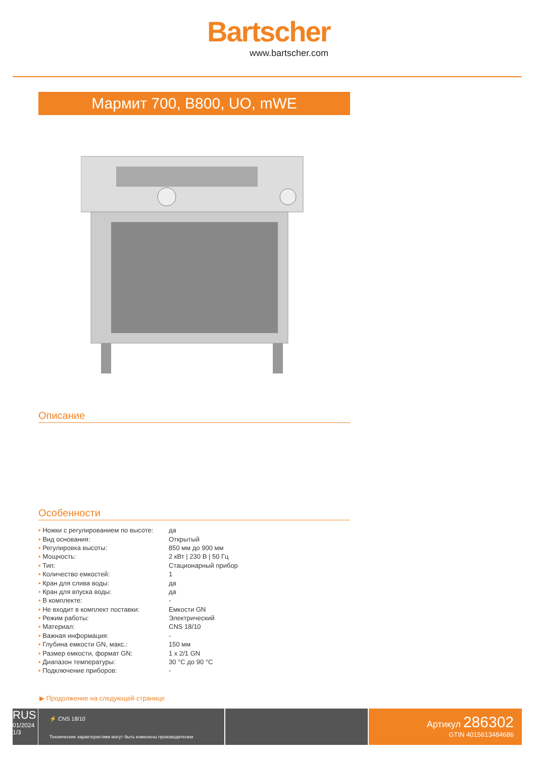Bartscher
www.bartscher.com
Мармит 700, B800, UO, mWE
Описание
Особенности
| • Ножки с регулированием по высоте: | да |
| • Вид основания: | Открытый |
| • Регулировка высоты: | 850 мм до 900 мм |
| • Мощность: | 2 кВт / 230 В / 50 Гц |
| • Тип: | Стационарный прибор |
| • Количество емкостей: | 1 |
| • Кран для слива воды: | да |
| • Кран для впуска воды: | да |
| • В комплекте: | - |
| • Не входит в комплект поставки: | Емкости GN |
| • Режим работы: | Электрический |
| • Материал: | CNS 18/10 |
| • Важная информация: | - |
| • Глубина емкости GN, макс.: | 150 мм |
| • Размер емкости, формат GN: | 1 x 2/1 GN |
| • Диапазон температуры: | 30 °C до 90 °C |
| • Подключение приборов: | - |
▶ Продолжение на следующей странице
RUS
01/2024
1/3
⚡ CNS 18/10
Технические характеристики могут быть изменены производителем
Артикул 286302
GTIN 4015613484686